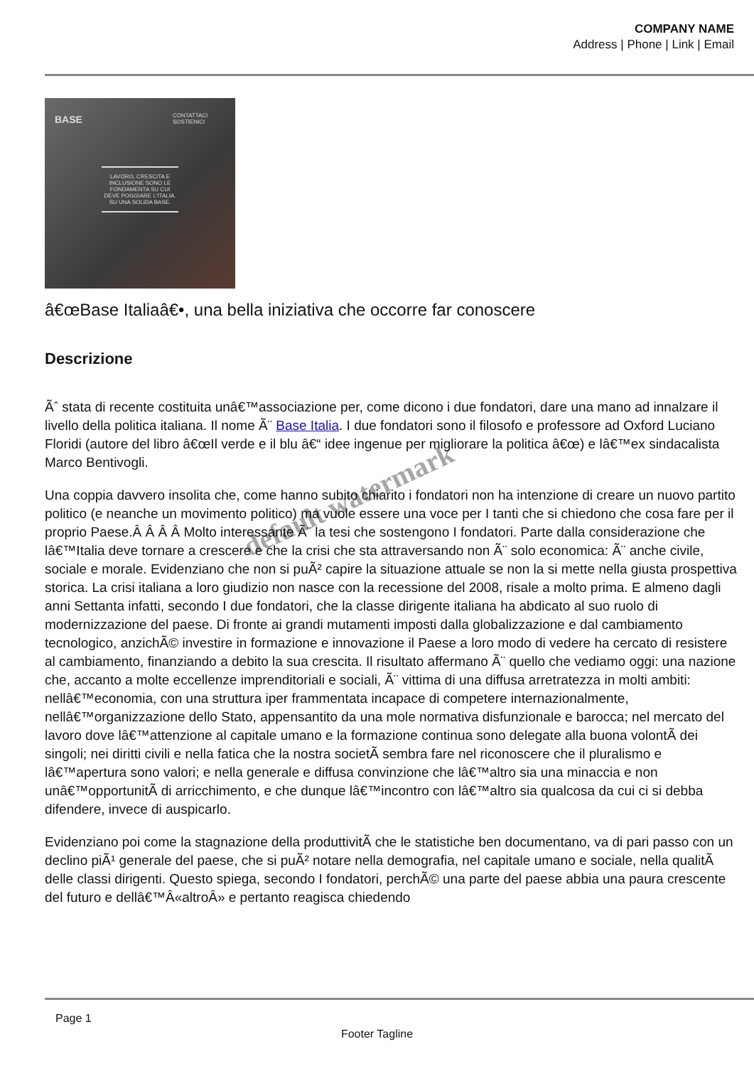COMPANY NAME
Address | Phone | Link | Email
BASE CONTATTACI SOSTIENICI
LAVORO, CRESCITA E INCLUSIONE SONO LE FONDAMENTA SU CUI DEVE POGGIARE L'ITALIA. SU UNA SOLIDA BASE.
â€œBase Italiaâ€•, una bella iniziativa che occorre far conoscere
Descrizione
Ãˆ stata di recente costituita unâ€™associazione per, come dicono i due fondatori, dare una mano ad innalzare il livello della politica italiana. Il nome Ã¨ Base Italia. I due fondatori sono il filosofo e professore ad Oxford Luciano Floridi (autore del libro â€œIl verde e il blu â€“ idee ingenue per migliorare la politica â€œ) e lâ€™ex sindacalista Marco Bentivogli.
Una coppia davvero insolita che, come hanno subito chiarito i fondatori non ha intenzione di creare un nuovo partito politico (e neanche un movimento politico) ma vuole essere una voce per I tanti che si chiedono che cosa fare per il proprio Paese.Â Â Â Â Molto interessante Ã¨ la tesi che sostengono I fondatori. Parte dalla considerazione che lâ€™Italia deve tornare a crescere e che la crisi che sta attraversando non Ã¨ solo economica: Ã¨ anche civile, sociale e morale. Evidenziano che non si puÃ² capire la situazione attuale se non la si mette nella giusta prospettiva storica. La crisi italiana a loro giudizio non nasce con la recessione del 2008, risale a molto prima. E almeno dagli anni Settanta infatti, secondo I due fondatori, che la classe dirigente italiana ha abdicato al suo ruolo di modernizzazione del paese. Di fronte ai grandi mutamenti imposti dalla globalizzazione e dal cambiamento tecnologico, anzichÃ© investire in formazione e innovazione il Paese a loro modo di vedere ha cercato di resistere al cambiamento, finanziando a debito la sua crescita. Il risultato affermano Ã¨ quello che vediamo oggi: una nazione che, accanto a molte eccellenze imprenditoriali e sociali, Ã¨ vittima di una diffusa arretratezza in molti ambiti: nellâ€™economia, con una struttura iper frammentata incapace di competere internazionalmente, nellâ€™organizzazione dello Stato, appensantito da una mole normativa disfunzionale e barocca; nel mercato del lavoro dove lâ€™attenzione al capitale umano e la formazione continua sono delegate alla buona volontÃ dei singoli; nei diritti civili e nella fatica che la nostra societÃ sembra fare nel riconoscere che il pluralismo e lâ€™apertura sono valori; e nella generale e diffusa convinzione che lâ€™altro sia una minaccia e non unâ€™opportunitÃ di arricchimento, e che dunque lâ€™incontro con lâ€™altro sia qualcosa da cui ci si debba difendere, invece di auspicarlo.
Evidenziano poi come la stagnazione della produttivitÃ che le statistiche ben documentano, va di pari passo con un declino piÃ¹ generale del paese, che si puÃ² notare nella demografia, nel capitale umano e sociale, nella qualitÃ delle classi dirigenti. Questo spiega, secondo I fondatori, perchÃ© una parte del paese abbia una paura crescente del futuro e dellâ€™Â«altroÂ» e pertanto reagisca chiedendo
default watermark
Page 1
Footer Tagline